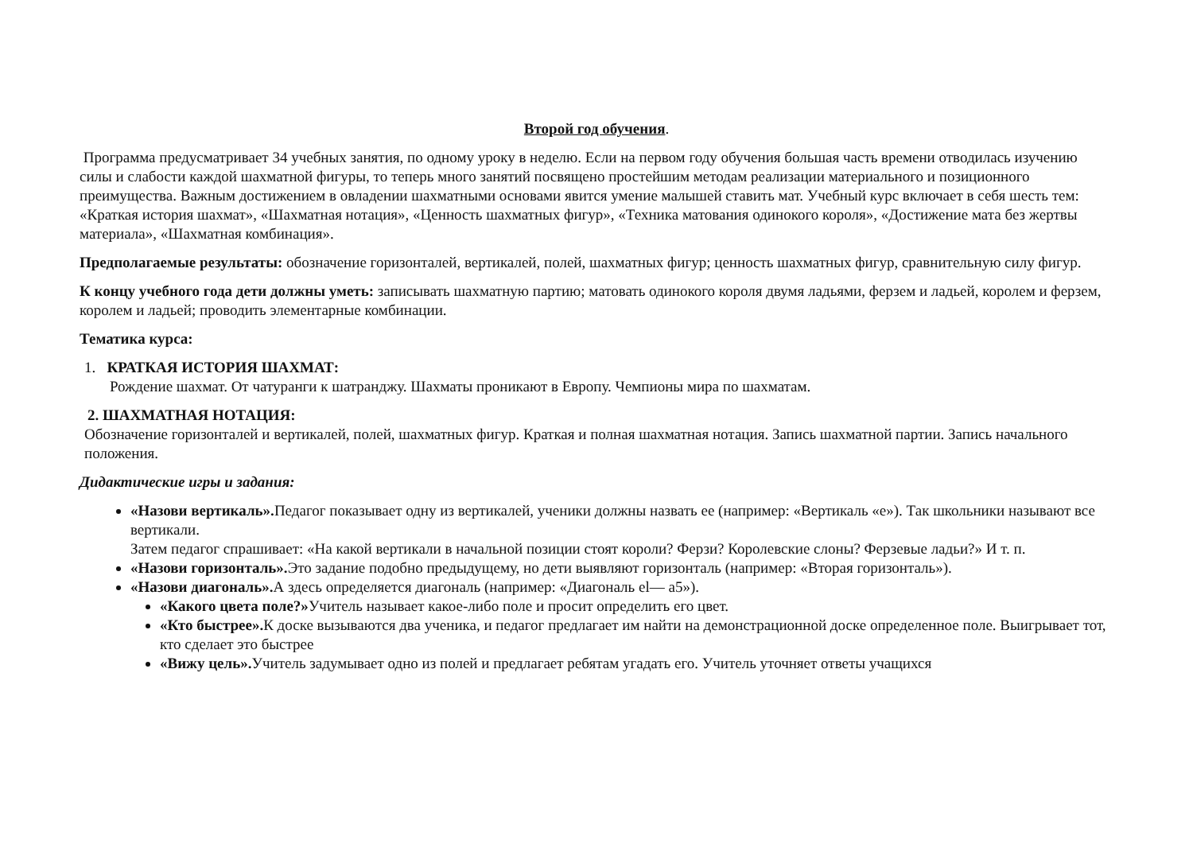Второй год обучения.
Программа предусматривает 34 учебных занятия, по одному уроку в неделю. Если на первом году обучения большая часть времени отводилась изучению силы и слабости каждой шахматной фигуры, то теперь много занятий посвящено простейшим методам реализации материального и позиционного преимущества. Важным достижением в овладении шахматными основами явится умение малышей ставить мат. Учебный курс включает в себя шесть тем: «Краткая история шахмат», «Шахматная нотация», «Ценность шахматных фигур», «Техника матования одинокого короля», «Достижение мата без жертвы материала», «Шахматная комбинация».
Предполагаемые результаты: обозначение горизонталей, вертикалей, полей, шахматных фигур; ценность шахматных фигур, сравнительную силу фигур.
К концу учебного года дети должны уметь: записывать шахматную партию; матовать одинокого короля двумя ладьями, ферзем и ладьей, королем и ферзем, королем и ладьей; проводить элементарные комбинации.
Тематика курса:
1. КРАТКАЯ ИСТОРИЯ ШАХМАТ:
Рождение шахмат. От чатуранги к шатранджу. Шахматы проникают в Европу. Чемпионы мира по шахматам.
2. ШАХМАТНАЯ НОТАЦИЯ:
Обозначение горизонталей и вертикалей, полей, шахматных фигур. Краткая и полная шахматная нотация. Запись шахматной партии. Запись начального положения.
Дидактические игры и задания:
«Назови вертикаль». Педагог показывает одну из вертикалей, ученики должны назвать ее (например: «Вертикаль «е»). Так школьники называют все вертикали.
Затем педагог спрашивает: «На какой вертикали в начальной позиции стоят короли? Ферзи? Королевские слоны? Ферзевые ладьи?» И т. п.
«Назови горизонталь». Это задание подобно предыдущему, но дети выявляют горизонталь (например: «Вторая горизонталь»).
«Назови диагональ». А здесь определяется диагональ (например: «Диагональ el— а5»).
«Какого цвета поле?»Учитель называет какое-либо поле и просит определить его цвет.
«Кто быстрее». К доске вызываются два ученика, и педагог предлагает им найти на демонстрационной доске определенное поле. Выигрывает тот, кто сделает это быстрее
«Вижу цель». Учитель задумывает одно из полей и предлагает ребятам угадать его. Учитель уточняет ответы учащихся